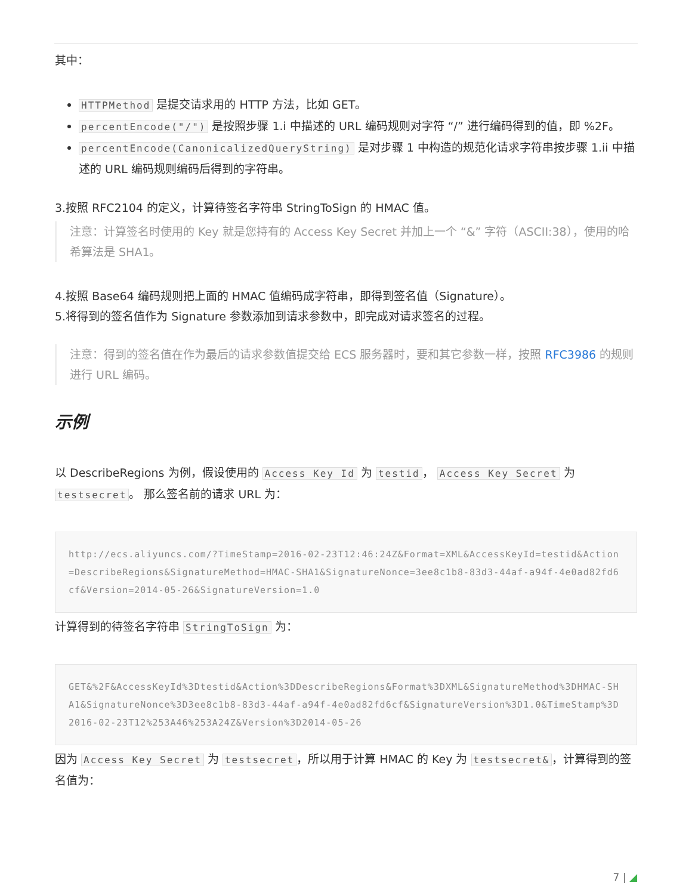其中：
HTTPMethod 是提交请求用的 HTTP 方法，比如 GET。
percentEncode("/") 是按照步骤 1.i 中描述的 URL 编码规则对字符 “/” 进行编码得到的值，即 %2F。
percentEncode(CanonicalizedQueryString) 是对步骤 1 中构造的规范化请求字符串按步骤 1.ii 中描述的 URL 编码规则编码后得到的字符串。
3.按照 RFC2104 的定义，计算待签名字符串 StringToSign 的 HMAC 值。
注意：计算签名时使用的 Key 就是您持有的 Access Key Secret 并加上一个 “&” 字符（ASCII:38），使用的哈希算法是 SHA1。
4.按照 Base64 编码规则把上面的 HMAC 值编码成字符串，即得到签名值（Signature）。
5.将得到的签名值作为 Signature 参数添加到请求参数中，即完成对请求签名的过程。
注意：得到的签名值在作为最后的请求参数值提交给 ECS 服务器时，要和其它参数一样，按照 RFC3986 的规则进行 URL 编码。
示例
以 DescribeRegions 为例，假设使用的 Access Key Id 为 testid ， Access Key Secret 为 testsecret 。 那么签名前的请求 URL 为：
http://ecs.aliyuncs.com/?TimeStamp=2016-02-23T12:46:24Z&Format=XML&AccessKeyId=testid&Action=DescribeRegions&SignatureMethod=HMAC-SHA1&SignatureNonce=3ee8c1b8-83d3-44af-a94f-4e0ad82fd6cf&Version=2014-05-26&SignatureVersion=1.0
计算得到的待签名字符串 StringToSign 为：
GET&%2F&AccessKeyId%3Dtestid&Action%3DDescribeRegions&Format%3DXML&SignatureMethod%3DHMAC-SHA1&SignatureNonce%3D3ee8c1b8-83d3-44af-a94f-4e0ad82fd6cf&SignatureVersion%3D1.0&TimeStamp%3D2016-02-23T12%253A46%253A24Z&Version%3D2014-05-26
因为 Access Key Secret 为 testsecret ，所以用于计算 HMAC 的 Key 为 testsecret& ，计算得到的签名值为：
7 | ◢